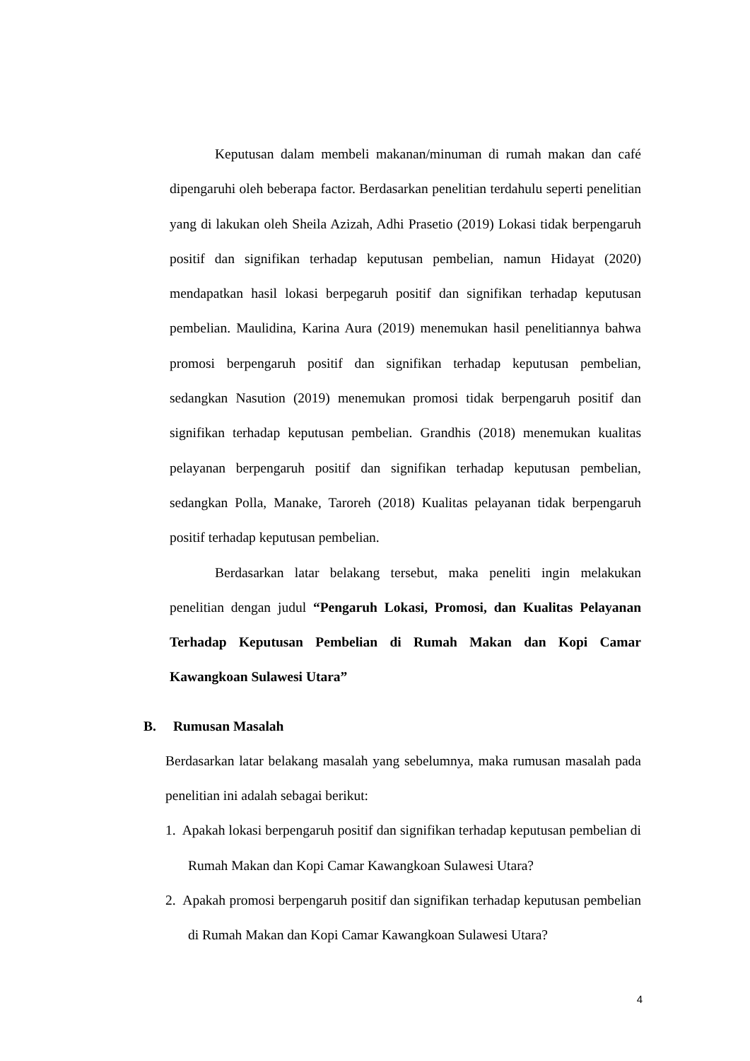Keputusan dalam membeli makanan/minuman di rumah makan dan café dipengaruhi oleh beberapa factor. Berdasarkan penelitian terdahulu seperti penelitian yang di lakukan oleh Sheila Azizah, Adhi Prasetio (2019) Lokasi tidak berpengaruh positif dan signifikan terhadap keputusan pembelian, namun Hidayat (2020) mendapatkan hasil lokasi berpegaruh positif dan signifikan terhadap keputusan pembelian. Maulidina, Karina Aura (2019) menemukan hasil penelitiannya bahwa promosi berpengaruh positif dan signifikan terhadap keputusan pembelian, sedangkan Nasution (2019) menemukan promosi tidak berpengaruh positif dan signifikan terhadap keputusan pembelian. Grandhis (2018) menemukan kualitas pelayanan berpengaruh positif dan signifikan terhadap keputusan pembelian, sedangkan Polla, Manake, Taroreh (2018) Kualitas pelayanan tidak berpengaruh positif terhadap keputusan pembelian.
Berdasarkan latar belakang tersebut, maka peneliti ingin melakukan penelitian dengan judul “Pengaruh Lokasi, Promosi, dan Kualitas Pelayanan Terhadap Keputusan Pembelian di Rumah Makan dan Kopi Camar Kawangkoan Sulawesi Utara”
B. Rumusan Masalah
Berdasarkan latar belakang masalah yang sebelumnya, maka rumusan masalah pada penelitian ini adalah sebagai berikut:
1. Apakah lokasi berpengaruh positif dan signifikan terhadap keputusan pembelian di Rumah Makan dan Kopi Camar Kawangkoan Sulawesi Utara?
2. Apakah promosi berpengaruh positif dan signifikan terhadap keputusan pembelian di Rumah Makan dan Kopi Camar Kawangkoan Sulawesi Utara?
4